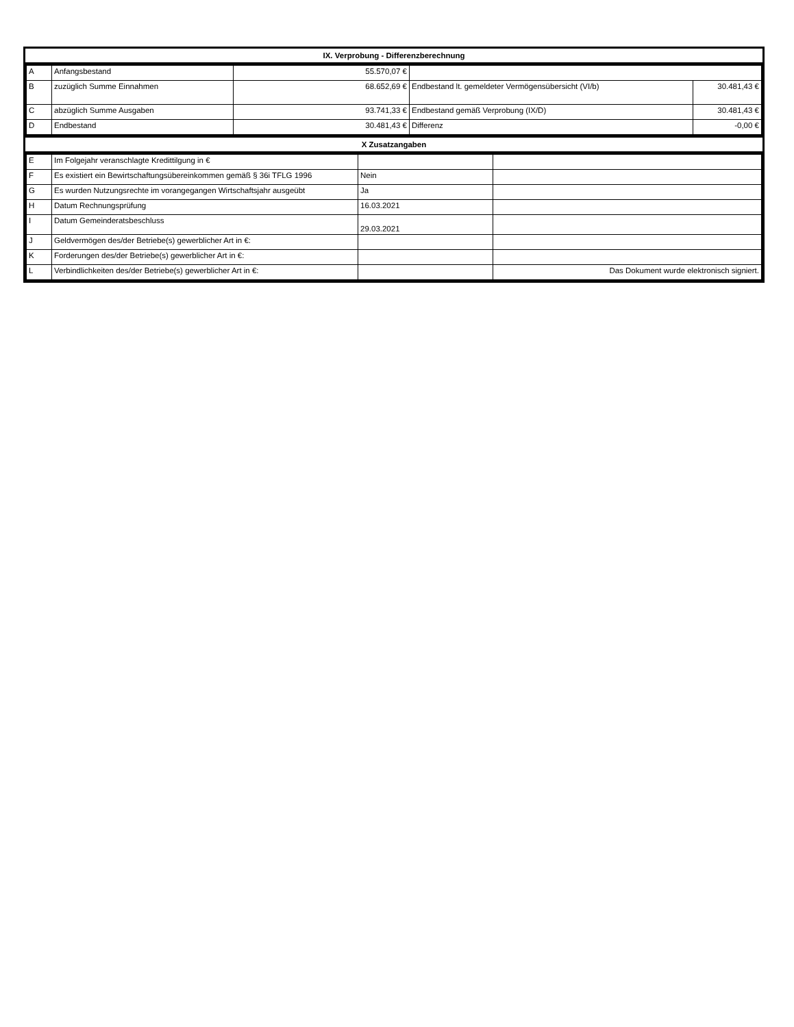IX. Verprobung - Differenzberechnung
| A | Anfangsbestand | 55.570,07 € | | |
| B | zuzüglich Summe Einnahmen | 68.652,69 € | Endbestand lt. gemeldeter Vermögensübersicht (VI/b) | 30.481,43 € |
| C | abzüglich Summe Ausgaben | 93.741,33 € | Endbestand gemäß Verprobung (IX/D) | 30.481,43 € |
| D | Endbestand | 30.481,43 € | Differenz | -0,00 € |
X Zusatzangaben
| E | Im Folgejahr veranschlagte Kredittilgung in € | | |
| F | Es existiert ein Bewirtschaftungsübereinkommen gemäß § 36i TFLG 1996 | Nein | |
| G | Es wurden Nutzungsrechte im vorangegangen Wirtschaftsjahr ausgeübt | Ja | |
| H | Datum Rechnungsprüfung | 16.03.2021 | |
| I | Datum Gemeinderatsbeschluss | 29.03.2021 | |
| J | Geldvermögen des/der Betriebe(s) gewerblicher Art in €: | | |
| K | Forderungen des/der Betriebe(s) gewerblicher Art in €: | | |
| L | Verbindlichkeiten des/der Betriebe(s) gewerblicher Art in €: | | Das Dokument wurde elektronisch signiert. |